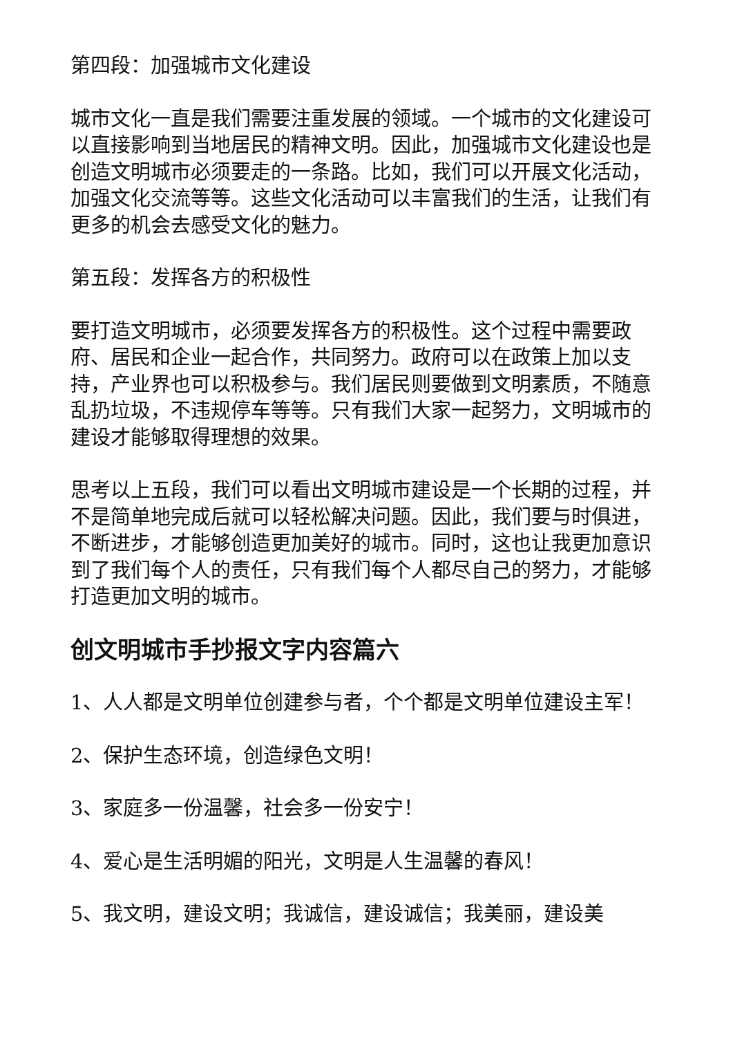第四段：加强城市文化建设
城市文化一直是我们需要注重发展的领域。一个城市的文化建设可以直接影响到当地居民的精神文明。因此，加强城市文化建设也是创造文明城市必须要走的一条路。比如，我们可以开展文化活动，加强文化交流等等。这些文化活动可以丰富我们的生活，让我们有更多的机会去感受文化的魅力。
第五段：发挥各方的积极性
要打造文明城市，必须要发挥各方的积极性。这个过程中需要政府、居民和企业一起合作，共同努力。政府可以在政策上加以支持，产业界也可以积极参与。我们居民则要做到文明素质，不随意乱扔垃圾，不违规停车等等。只有我们大家一起努力，文明城市的建设才能够取得理想的效果。
思考以上五段，我们可以看出文明城市建设是一个长期的过程，并不是简单地完成后就可以轻松解决问题。因此，我们要与时俱进，不断进步，才能够创造更加美好的城市。同时，这也让我更加意识到了我们每个人的责任，只有我们每个人都尽自己的努力，才能够打造更加文明的城市。
创文明城市手抄报文字内容篇六
1、人人都是文明单位创建参与者，个个都是文明单位建设主军！
2、保护生态环境，创造绿色文明！
3、家庭多一份温馨，社会多一份安宁！
4、爱心是生活明媚的阳光，文明是人生温馨的春风！
5、我文明，建设文明；我诚信，建设诚信；我美丽，建设美